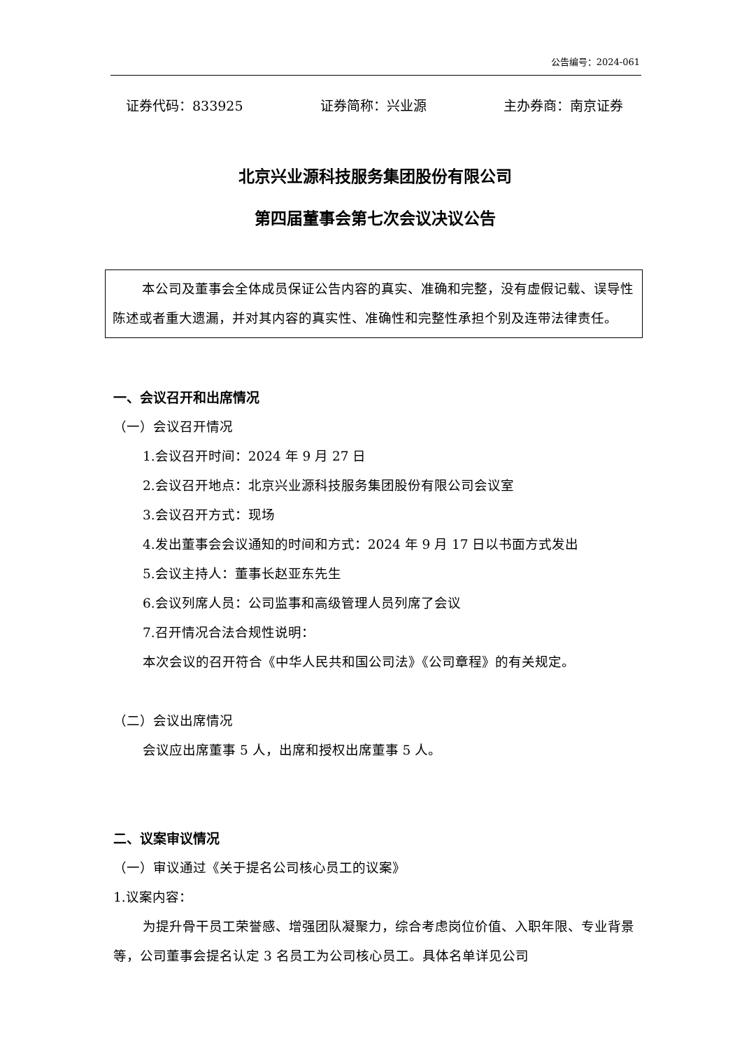公告编号：2024-061
证券代码：833925 证券简称：兴业源 主办券商：南京证券
北京兴业源科技服务集团股份有限公司
第四届董事会第七次会议决议公告
本公司及董事会全体成员保证公告内容的真实、准确和完整，没有虚假记载、误导性陈述或者重大遗漏，并对其内容的真实性、准确性和完整性承担个别及连带法律责任。
一、会议召开和出席情况
（一）会议召开情况
1.会议召开时间：2024 年 9 月 27 日
2.会议召开地点：北京兴业源科技服务集团股份有限公司会议室
3.会议召开方式：现场
4.发出董事会会议通知的时间和方式：2024 年 9 月 17 日以书面方式发出
5.会议主持人：董事长赵亚东先生
6.会议列席人员：公司监事和高级管理人员列席了会议
7.召开情况合法合规性说明：
本次会议的召开符合《中华人民共和国公司法》《公司章程》的有关规定。
（二）会议出席情况
会议应出席董事 5 人，出席和授权出席董事 5 人。
二、议案审议情况
（一）审议通过《关于提名公司核心员工的议案》
1.议案内容：
为提升骨干员工荣誉感、增强团队凝聚力，综合考虑岗位价值、入职年限、专业背景等，公司董事会提名认定 3 名员工为公司核心员工。具体名单详见公司